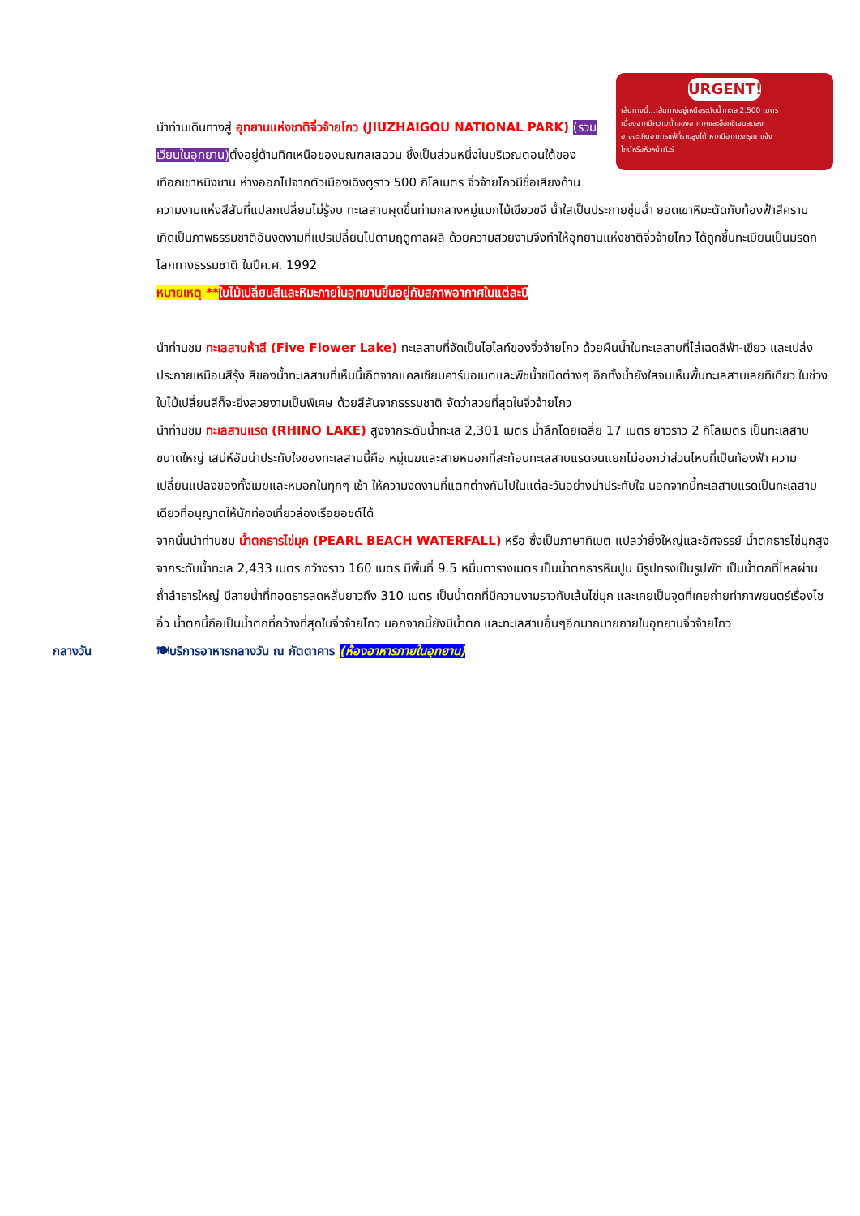URGENT!
เส้นทางนี้...เส้นทางอยู่เหนือระดับน้ำทะเล 2,500 เมตร
เนื่องจากมีความต่ำของอากาศและอ๊อกซิเจนลดลง
อาจจะเกิดอาการแพ้ที่ราบสูงได้ หากมีอาการกรุณาแจ้ง
ไกด์หรือหัวหน้าทัวร์
นำท่านเดินทางสู่ อุทยานแห่งชาติจิ่วจ้ายโกว (JIUZHAIGOU NATIONAL PARK) (รวมเวียนในอุทยาน) ตั้งอยู่ด้านทิศเหนือของมณฑลเสฉวน ซึ่งเป็นส่วนหนึ่งในบริเวณตอนใต้ของเทือกเขาหมิงซาน ห่างออกไปจากตัวเมืองเฉิงตูราว 500 กิโลเมตร จิ่วจ้ายโกวมีชื่อเสียงด้านความงามแห่งสีสันที่แปลกเปลี่ยนไม่รู้จบ ทะเลสาบผุดขึ้นท่ามกลางหมู่แมกไม้เขียวขจี น้ำใสเป็นประกายชุ่มฉ่ำ ยอดเขาหิมะตัดกับท้องฟ้าสีคราม เกิดเป็นภาพธรรมชาติอันงดงามที่แปรเปลี่ยนไปตามฤดูกาลผลิ ด้วยความสวยงามจึงทำให้อุทยานแห่งชาติจิ่วจ้ายโกว ได้ถูกขึ้นทะเบียนเป็นมรดกโลกทางธรรมชาติ ในปีค.ศ. 1992
หมายเหตุ **ใบไม้เปลี่ยนสีและหิมะภายในอุทยานขึ้นอยู่กับสภาพอากาศในแต่ละปี
นำท่านชม ทะเลสาบห้าสี (Five Flower Lake) ทะเลสาบที่จัดเป็นไฮไลท์ของจิ่วจ้ายโกว ด้วยผืนน้ำในทะเลสาบที่ไล่เฉดสีฟ้า-เขียว และเปล่งประกายเหมือนสีรุ้ง สีของน้ำทะเลสาบที่เห็นนี้เกิดจากแคลเซียมคาร์บอเนตและพืชน้ำชนิดต่างๆ อีกทั้งน้ำยังใสจนเห็นพื้นทะเลสาบเลยทีเดียว ในช่วงใบไม้เปลี่ยนสีก็จะยิ่งสวยงามเป็นพิเศษ ด้วยสีสันจากธรรมชาติ จัดว่าสวยที่สุดในจิ่วจ้ายโกว
นำท่านชม ทะเลสาบแรด (RHINO LAKE) สูงจากระดับน้ำทะเล 2,301 เมตร น้ำลึกโดยเฉลี่ย 17 เมตร ยาวราว 2 กิโลเมตร เป็นทะเลสาบขนาดใหญ่ เสน่ห์อันน่าประทับใจของทะเลสาบนี้คือ หมู่เมฆและสายหมอกที่สะท้อนทะเลสาบแรดจนแยกไม่ออกว่าส่วนไหนที่เป็นท้องฟ้า ความเปลี่ยนแปลงของทั้งเมฆและหมอกในทุกๆ เช้า ให้ความงดงามที่แตกต่างกันไปในแต่ละวันอย่างน่าประทับใจ นอกจากนี้ทะเลสาบแรดเป็นทะเลสาบเดียวที่อนุญาตให้นักท่องเที่ยวล่องเรือยอชต์ได้
จากนั้นนำท่านชม น้ำตกธารไข่มุก (PEARL BEACH WATERFALL) หรือ ซึ่งเป็นภาษาทิเบต แปลว่ายิ่งใหญ่และอัศจรรย์ น้ำตกธารไข่มุกสูงจากระดับน้ำทะเล 2,433 เมตร กว้างราว 160 เมตร มีพื้นที่ 9.5 หมื่นตารางเมตร เป็นน้ำตกธารหินปูน มีรูปทรงเป็นรูปพัด เป็นน้ำตกที่ไหลผ่านถ้ำลำธารใหญ่ มีสายน้ำที่ทอดธารลดหลั่นยาวถึง 310 เมตร เป็นน้ำตกที่มีความงามราวกับเส้นไข่มุก และเคยเป็นจุดที่เคยถ่ายทำภาพยนตร์เรื่องไซอิ๋ว น้ำตกนี้ถือเป็นน้ำตกที่กว้างที่สุดในจิ่วจ้ายโกว นอกจากนี้ยังมีน้ำตก และทะเลสาบอื่นๆอีกมากมายภายในอุทยานจิ่วจ้ายโกว
กลางวัน 🍽บริการอาหารกลางวัน ณ ภัตตาคาร (ห้องอาหารภายในอุทยาน)